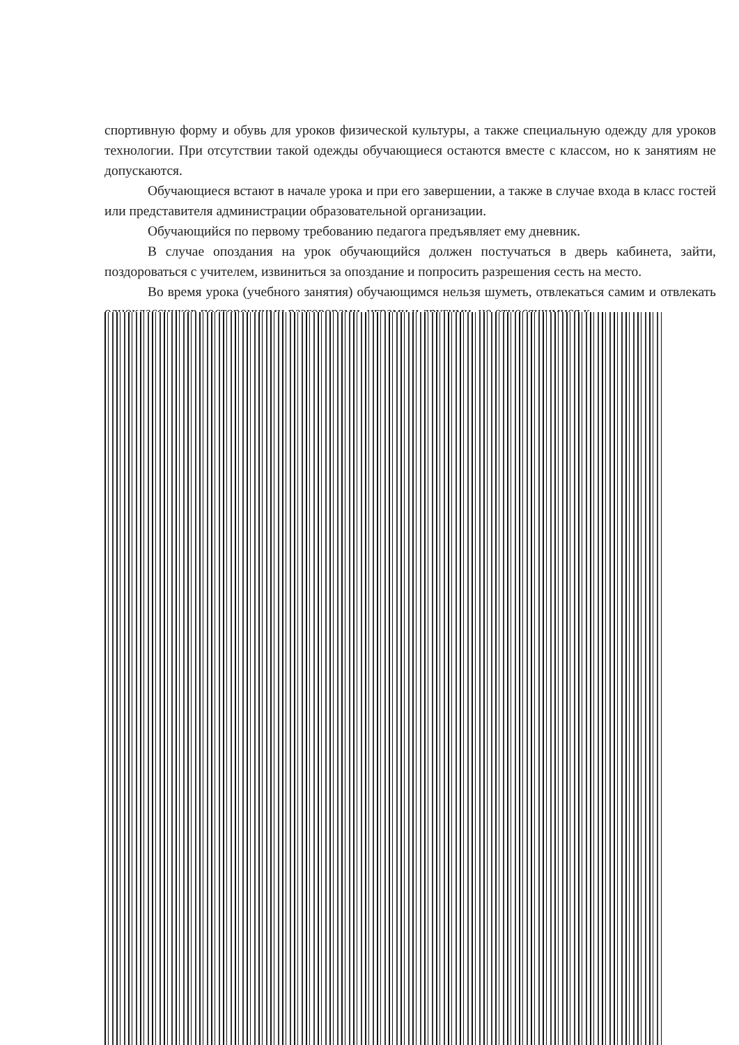спортивную форму и обувь для уроков физической культуры, а также специальную одежду для уроков технологии. При отсутствии такой одежды обучающиеся остаются вместе с классом, но к занятиям не допускаются.
Обучающиеся встают в начале урока и при его завершении, а также в случае входа в класс гостей или представителя администрации образовательной организации.
Обучающийся по первому требованию педагога предъявляет ему дневник.
В случае опоздания на урок обучающийся должен постучаться в дверь кабинета, зайти, поздороваться с учителем, извиниться за опоздание и попросить разрешения сесть на место.
Во время урока (учебного занятия) обучающимся нельзя шуметь, отвлекаться самим и отвлекать одноклассников посторонними разговорами, играми и другими, не относящимися к